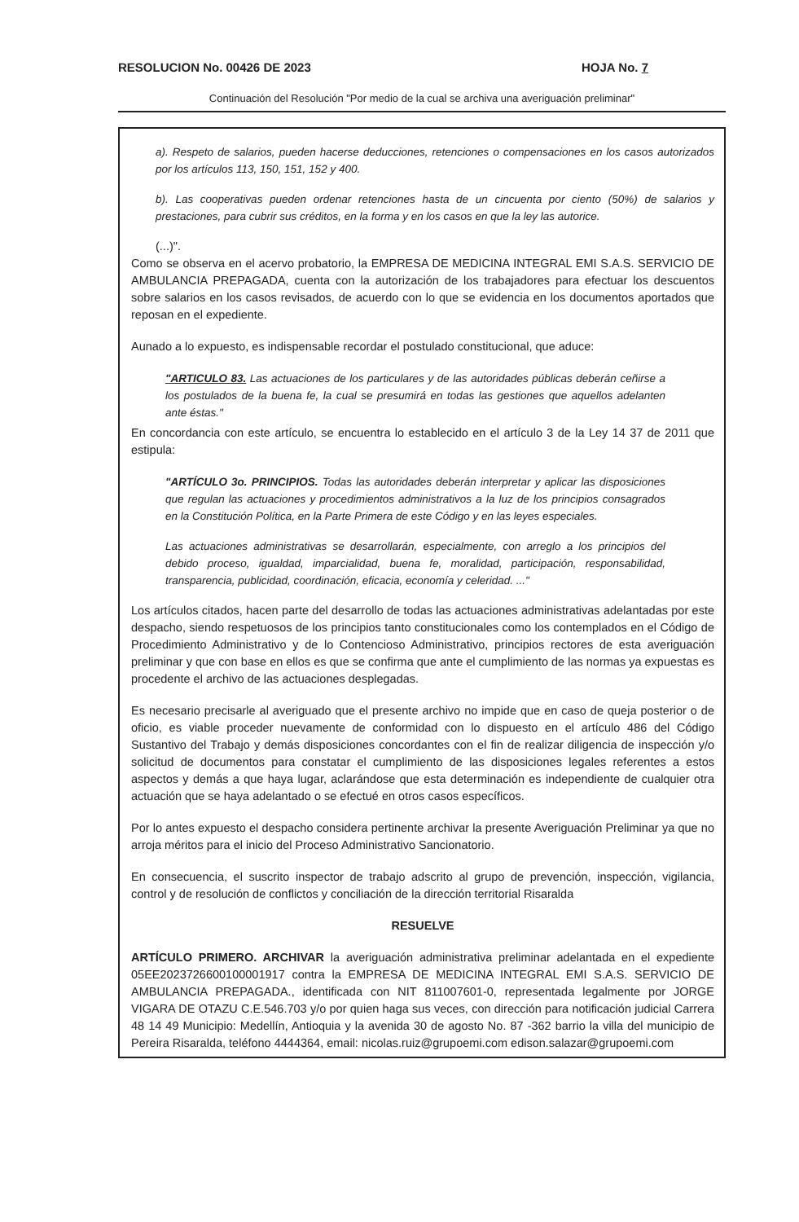RESOLUCION No. 00426 DE 2023 HOJA No. 7
Continuación del Resolución "Por medio de la cual se archiva una averiguación preliminar"
a). Respeto de salarios, pueden hacerse deducciones, retenciones o compensaciones en los casos autorizados por los artículos 113, 150, 151, 152 y 400.
b). Las cooperativas pueden ordenar retenciones hasta de un cincuenta por ciento (50%) de salarios y prestaciones, para cubrir sus créditos, en la forma y en los casos en que la ley las autorice.
(...)".
Como se observa en el acervo probatorio, la EMPRESA DE MEDICINA INTEGRAL EMI S.A.S. SERVICIO DE AMBULANCIA PREPAGADA, cuenta con la autorización de los trabajadores para efectuar los descuentos sobre salarios en los casos revisados, de acuerdo con lo que se evidencia en los documentos aportados que reposan en el expediente.
Aunado a lo expuesto, es indispensable recordar el postulado constitucional, que aduce:
"ARTICULO 83. Las actuaciones de los particulares y de las autoridades públicas deberán ceñirse a los postulados de la buena fe, la cual se presumirá en todas las gestiones que aquellos adelanten ante éstas."
En concordancia con este artículo, se encuentra lo establecido en el artículo 3 de la Ley 14 37 de 2011 que estipula:
"ARTÍCULO 3o. PRINCIPIOS. Todas las autoridades deberán interpretar y aplicar las disposiciones que regulan las actuaciones y procedimientos administrativos a la luz de los principios consagrados en la Constitución Política, en la Parte Primera de este Código y en las leyes especiales.
Las actuaciones administrativas se desarrollarán, especialmente, con arreglo a los principios del debido proceso, igualdad, imparcialidad, buena fe, moralidad, participación, responsabilidad, transparencia, publicidad, coordinación, eficacia, economía y celeridad. ..."
Los artículos citados, hacen parte del desarrollo de todas las actuaciones administrativas adelantadas por este despacho, siendo respetuosos de los principios tanto constitucionales como los contemplados en el Código de Procedimiento Administrativo y de lo Contencioso Administrativo, principios rectores de esta averiguación preliminar y que con base en ellos es que se confirma que ante el cumplimiento de las normas ya expuestas es procedente el archivo de las actuaciones desplegadas.
Es necesario precisarle al averiguado que el presente archivo no impide que en caso de queja posterior o de oficio, es viable proceder nuevamente de conformidad con lo dispuesto en el artículo 486 del Código Sustantivo del Trabajo y demás disposiciones concordantes con el fin de realizar diligencia de inspección y/o solicitud de documentos para constatar el cumplimiento de las disposiciones legales referentes a estos aspectos y demás a que haya lugar, aclarándose que esta determinación es independiente de cualquier otra actuación que se haya adelantado o se efectué en otros casos específicos.
Por lo antes expuesto el despacho considera pertinente archivar la presente Averiguación Preliminar ya que no arroja méritos para el inicio del Proceso Administrativo Sancionatorio.
En consecuencia, el suscrito inspector de trabajo adscrito al grupo de prevención, inspección, vigilancia, control y de resolución de conflictos y conciliación de la dirección territorial Risaralda
RESUELVE
ARTÍCULO PRIMERO. ARCHIVAR la averiguación administrativa preliminar adelantada en el expediente 05EE2023726600100001917 contra la EMPRESA DE MEDICINA INTEGRAL EMI S.A.S. SERVICIO DE AMBULANCIA PREPAGADA., identificada con NIT 811007601-0, representada legalmente por JORGE VIGARA DE OTAZU C.E.546.703 y/o por quien haga sus veces, con dirección para notificación judicial Carrera 48 14 49 Municipio: Medellín, Antioquia y la avenida 30 de agosto No. 87 -362 barrio la villa del municipio de Pereira Risaralda, teléfono 4444364, email: nicolas.ruiz@grupoemi.com edison.salazar@grupoemi.com